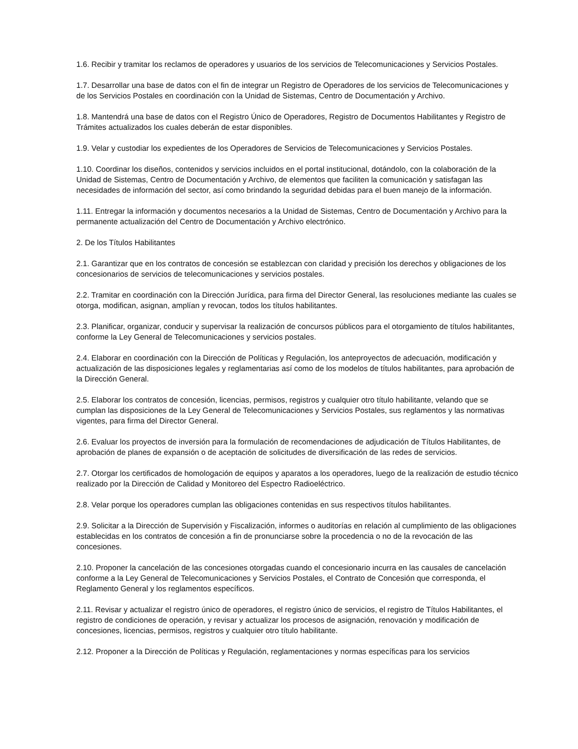1.6. Recibir y tramitar los reclamos de operadores y usuarios de los servicios de Telecomunicaciones y Servicios Postales.
1.7. Desarrollar una base de datos con el fin de integrar un Registro de Operadores de los servicios de Telecomunicaciones y de los Servicios Postales en coordinación con la Unidad de Sistemas, Centro de Documentación y Archivo.
1.8. Mantendrá una base de datos con el Registro Único de Operadores, Registro de Documentos Habilitantes y Registro de Trámites actualizados los cuales deberán de estar disponibles.
1.9. Velar y custodiar los expedientes de los Operadores de Servicios de Telecomunicaciones y Servicios Postales.
1.10. Coordinar los diseños, contenidos y servicios incluidos en el portal institucional, dotándolo, con la colaboración de la Unidad de Sistemas, Centro de Documentación y Archivo, de elementos que faciliten la comunicación y satisfagan las necesidades de información del sector, así como brindando la seguridad debidas para el buen manejo de la información.
1.11. Entregar la información y documentos necesarios a la Unidad de Sistemas, Centro de Documentación y Archivo para la permanente actualización del Centro de Documentación y Archivo electrónico.
2. De los Títulos Habilitantes
2.1. Garantizar que en los contratos de concesión se establezcan con claridad y precisión los derechos y obligaciones de los concesionarios de servicios de telecomunicaciones y servicios postales.
2.2. Tramitar en coordinación con la Dirección Jurídica, para firma del Director General, las resoluciones mediante las cuales se otorga, modifican, asignan, amplían y revocan, todos los títulos habilitantes.
2.3. Planificar, organizar, conducir y supervisar la realización de concursos públicos para el otorgamiento de títulos habilitantes, conforme la Ley General de Telecomunicaciones y servicios postales.
2.4. Elaborar en coordinación con la Dirección de Políticas y Regulación, los anteproyectos de adecuación, modificación y actualización de las disposiciones legales y reglamentarias así como de los modelos de títulos habilitantes, para aprobación de la Dirección General.
2.5. Elaborar los contratos de concesión, licencias, permisos, registros y cualquier otro título habilitante, velando que se cumplan las disposiciones de la Ley General de Telecomunicaciones y Servicios Postales, sus reglamentos y las normativas vigentes, para firma del Director General.
2.6. Evaluar los proyectos de inversión para la formulación de recomendaciones de adjudicación de Títulos Habilitantes, de aprobación de planes de expansión o de aceptación de solicitudes de diversificación de las redes de servicios.
2.7. Otorgar los certificados de homologación de equipos y aparatos a los operadores, luego de la realización de estudio técnico realizado por la Dirección de Calidad y Monitoreo del Espectro Radioeléctrico.
2.8. Velar porque los operadores cumplan las obligaciones contenidas en sus respectivos títulos habilitantes.
2.9. Solicitar a la Dirección de Supervisión y Fiscalización, informes o auditorías en relación al cumplimiento de las obligaciones establecidas en los contratos de concesión a fin de pronunciarse sobre la procedencia o no de la revocación de las concesiones.
2.10. Proponer la cancelación de las concesiones otorgadas cuando el concesionario incurra en las causales de cancelación conforme a la Ley General de Telecomunicaciones y Servicios Postales, el Contrato de Concesión que corresponda, el Reglamento General y los reglamentos específicos.
2.11. Revisar y actualizar el registro único de operadores, el registro único de servicios, el registro de Títulos Habilitantes, el registro de condiciones de operación, y revisar y actualizar los procesos de asignación, renovación y modificación de concesiones, licencias, permisos, registros y cualquier otro título habilitante.
2.12. Proponer a la Dirección de Políticas y Regulación, reglamentaciones y normas específicas para los servicios